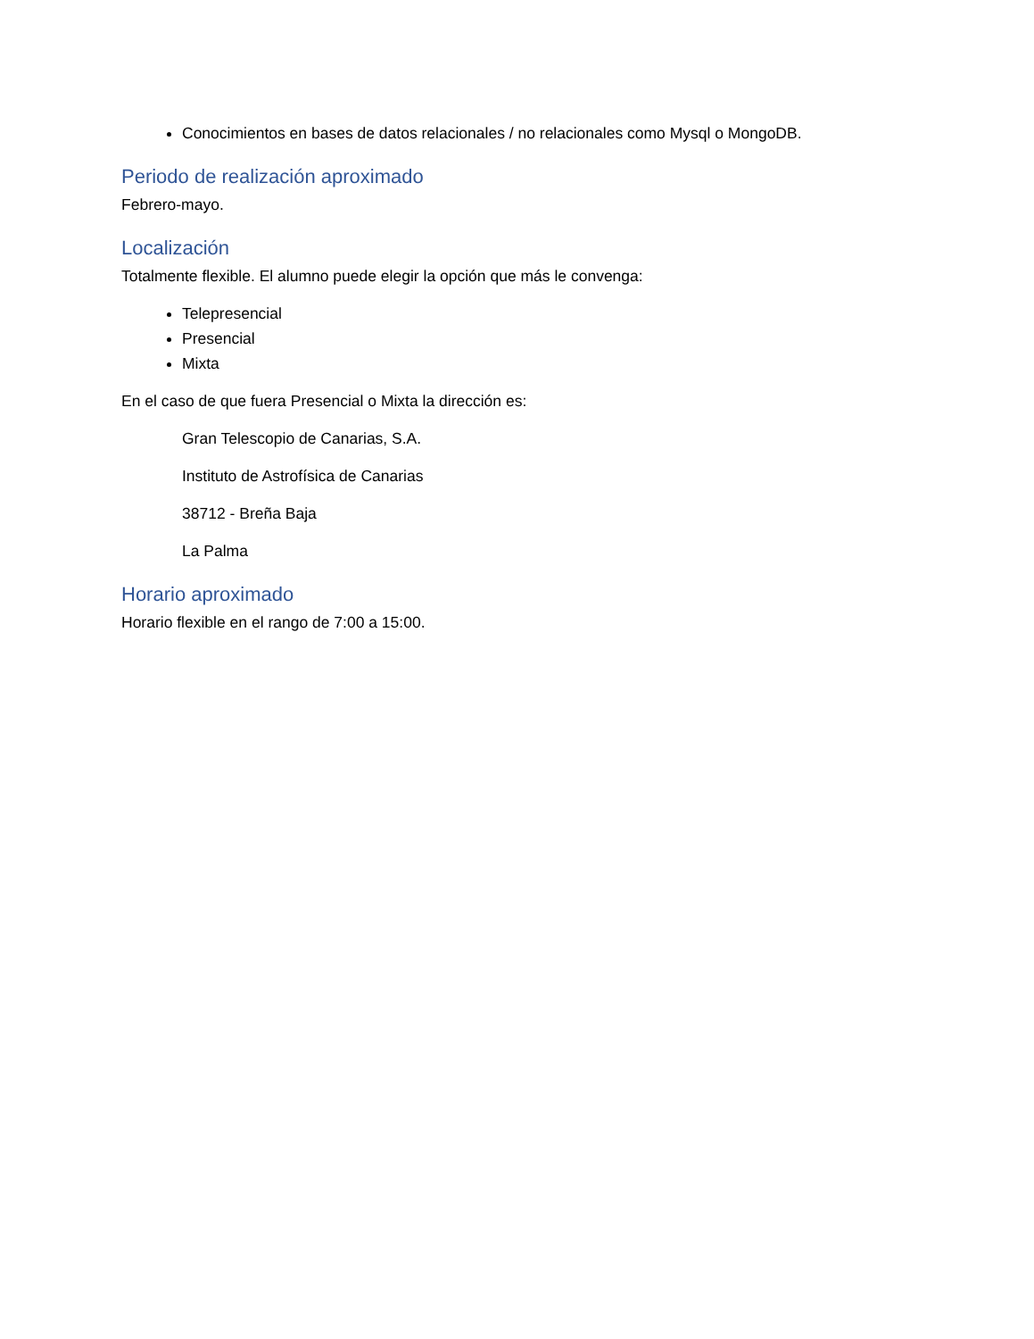Conocimientos en bases de datos relacionales / no relacionales como Mysql o MongoDB.
Periodo de realización aproximado
Febrero-mayo.
Localización
Totalmente flexible. El alumno puede elegir la opción que más le convenga:
Telepresencial
Presencial
Mixta
En el caso de que fuera Presencial o Mixta la dirección es:
Gran Telescopio de Canarias, S.A.
Instituto de Astrofísica de Canarias
38712 - Breña Baja
La Palma
Horario aproximado
Horario flexible en el rango de 7:00 a 15:00.